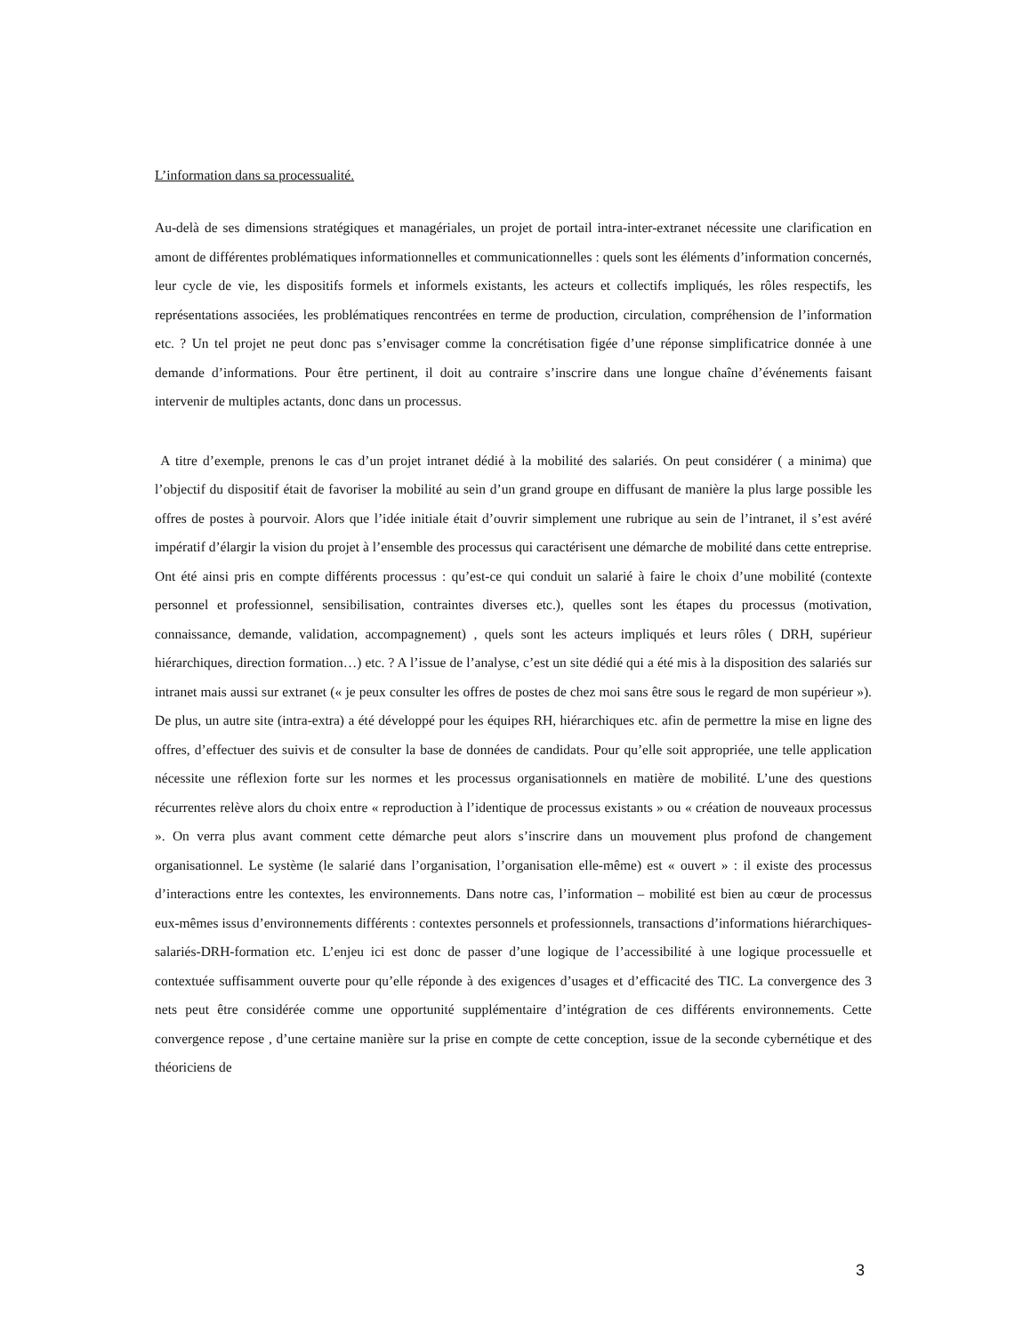L’information dans sa processualité.
Au-delà de ses dimensions stratégiques et managériales, un projet de portail intra-inter-extranet nécessite une clarification en amont de différentes problématiques informationnelles et communicationnelles : quels sont les éléments d’information concernés, leur cycle de vie, les dispositifs formels et informels existants, les acteurs et collectifs impliqués, les rôles respectifs, les représentations associées, les problématiques rencontrées en terme de production, circulation, compréhension de l’information etc. ? Un tel projet ne peut donc pas s’envisager comme la concrétisation figée d’une réponse simplificatrice donnée à une demande d’informations. Pour être pertinent, il doit au contraire s’inscrire dans une longue chaîne d’événements faisant intervenir de multiples actants, donc dans un processus.
A titre d’exemple, prenons le cas d’un projet intranet dédié à la mobilité des salariés. On peut considérer ( a minima) que l’objectif du dispositif était de favoriser la mobilité au sein d’un grand groupe en diffusant de manière la plus large possible les offres de postes à pourvoir. Alors que l’idée initiale était d’ouvrir simplement une rubrique au sein de l’intranet, il s’est avéré impératif d’élargir la vision du projet à l’ensemble des processus qui caractérisent une démarche de mobilité dans cette entreprise. Ont été ainsi pris en compte différents processus : qu’est-ce qui conduit un salarié à faire le choix d’une mobilité (contexte personnel et professionnel, sensibilisation, contraintes diverses etc.), quelles sont les étapes du processus (motivation, connaissance, demande, validation, accompagnement) , quels sont les acteurs impliqués et leurs rôles ( DRH, supérieur hiérarchiques, direction formation…) etc. ? A l’issue de l’analyse, c’est un site dédié qui a été mis à la disposition des salariés sur intranet mais aussi sur extranet (« je peux consulter les offres de postes de chez moi sans être sous le regard de mon supérieur »). De plus, un autre site (intra-extra) a été développé pour les équipes RH, hiérarchiques etc. afin de permettre la mise en ligne des offres, d’effectuer des suivis et de consulter la base de données de candidats. Pour qu’elle soit appropriée, une telle application nécessite une réflexion forte sur les normes et les processus organisationnels en matière de mobilité. L’une des questions récurrentes relève alors du choix entre « reproduction à l’identique de processus existants » ou « création de nouveaux processus ». On verra plus avant comment cette démarche peut alors s’inscrire dans un mouvement plus profond de changement organisationnel. Le système (le salarié dans l’organisation, l’organisation elle-même) est « ouvert » : il existe des processus d’interactions entre les contextes, les environnements. Dans notre cas, l’information – mobilité est bien au cœur de processus eux-mêmes issus d’environnements différents : contextes personnels et professionnels, transactions d’informations hiérarchiques-salariés-DRH-formation etc. L’enjeu ici est donc de passer d’une logique de l’accessibilité à une logique processuelle et contextuée suffisamment ouverte pour qu’elle réponde à des exigences d’usages et d’efficacité des TIC. La convergence des 3 nets peut être considérée comme une opportunité supplémentaire d’intégration de ces différents environnements. Cette convergence repose , d’une certaine manière sur la prise en compte de cette conception, issue de la seconde cybernétique et des théoriciens de
3